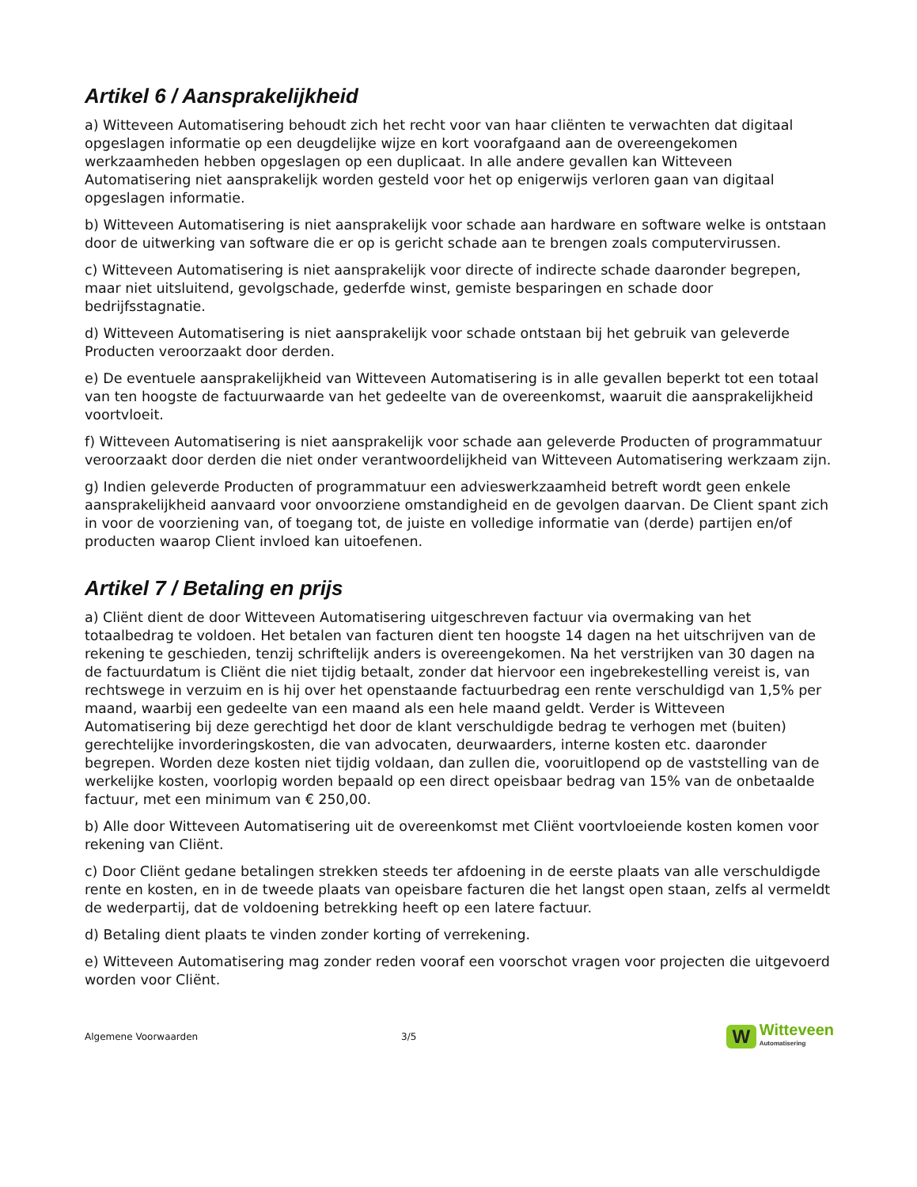Artikel 6 / Aansprakelijkheid
a) Witteveen Automatisering behoudt zich het recht voor van haar cliënten te verwachten dat digitaal opgeslagen informatie op een deugdelijke wijze en kort voorafgaand aan de overeengekomen werkzaamheden hebben opgeslagen op een duplicaat. In alle andere gevallen kan Witteveen Automatisering niet aansprakelijk worden gesteld voor het op enigerwijs verloren gaan van digitaal opgeslagen informatie.
b) Witteveen Automatisering is niet aansprakelijk voor schade aan hardware en software welke is ontstaan door de uitwerking van software die er op is gericht schade aan te brengen zoals computervirussen.
c) Witteveen Automatisering is niet aansprakelijk voor directe of indirecte schade daaronder begrepen, maar niet uitsluitend, gevolgschade, gederfde winst, gemiste besparingen en schade door bedrijfsstagnatie.
d) Witteveen Automatisering is niet aansprakelijk voor schade ontstaan bij het gebruik van geleverde Producten veroorzaakt door derden.
e) De eventuele aansprakelijkheid van Witteveen Automatisering is in alle gevallen beperkt tot een totaal van ten hoogste de factuurwaarde van het gedeelte van de overeenkomst, waaruit die aansprakelijkheid voortvloeit.
f) Witteveen Automatisering is niet aansprakelijk voor schade aan geleverde Producten of programmatuur veroorzaakt door derden die niet onder verantwoordelijkheid van Witteveen Automatisering werkzaam zijn.
g) Indien geleverde Producten of programmatuur een advieswerkzaamheid betreft wordt geen enkele aansprakelijkheid aanvaard voor onvoorziene omstandigheid en de gevolgen daarvan. De Client spant zich in voor de voorziening van, of toegang tot, de juiste en volledige informatie van (derde) partijen en/of producten waarop Client invloed kan uitoefenen.
Artikel 7 / Betaling en prijs
a) Cliënt dient de door Witteveen Automatisering uitgeschreven factuur via overmaking van het totaalbedrag te voldoen. Het betalen van facturen dient ten hoogste 14 dagen na het uitschrijven van de rekening te geschieden, tenzij schriftelijk anders is overeengekomen. Na het verstrijken van 30 dagen na de factuurdatum is Cliënt die niet tijdig betaalt, zonder dat hiervoor een ingebrekestelling vereist is, van rechtswege in verzuim en is hij over het openstaande factuurbedrag een rente verschuldigd van 1,5% per maand, waarbij een gedeelte van een maand als een hele maand geldt. Verder is Witteveen Automatisering bij deze gerechtigd het door de klant verschuldigde bedrag te verhogen met (buiten) gerechtelijke invorderingskosten, die van advocaten, deurwaarders, interne kosten etc. daaronder begrepen. Worden deze kosten niet tijdig voldaan, dan zullen die, vooruitlopend op de vaststelling van de werkelijke kosten, voorlopig worden bepaald op een direct opeisbaar bedrag van 15% van de onbetaalde factuur, met een minimum van € 250,00.
b) Alle door Witteveen Automatisering uit de overeenkomst met Cliënt voortvloeiende kosten komen voor rekening van Cliënt.
c) Door Cliënt gedane betalingen strekken steeds ter afdoening in de eerste plaats van alle verschuldigde rente en kosten, en in de tweede plaats van opeisbare facturen die het langst open staan, zelfs al vermeldt de wederpartij, dat de voldoening betrekking heeft op een latere factuur.
d) Betaling dient plaats te vinden zonder korting of verrekening.
e) Witteveen Automatisering mag zonder reden vooraf een voorschot vragen voor projecten die uitgevoerd worden voor Cliënt.
Algemene Voorwaarden 3/5 W Witteveen
Automatisering